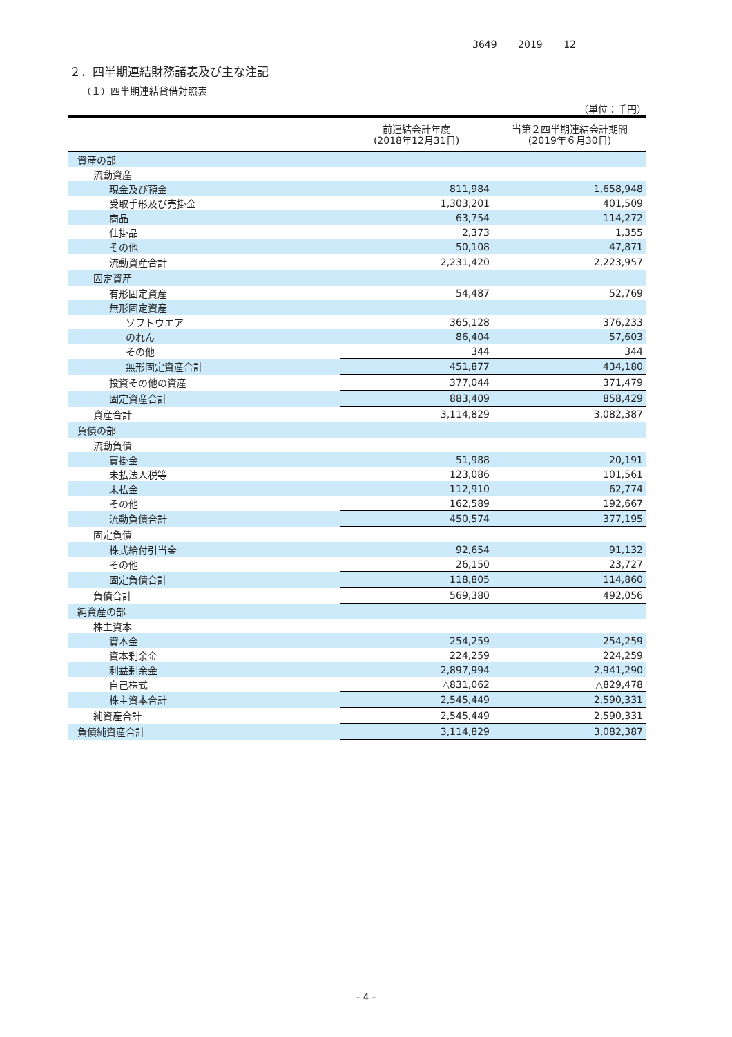3649 2019 12
２．四半期連結財務諸表及び主な注記
（１）四半期連結貸借対照表
（単位：千円）
| | 前連結会計年度 (2018年12月31日) | 当第２四半期連結会計期間 (2019年６月30日) |
| --- | --- | --- |
| 資産の部 | | |
| 流動資産 | | |
| 現金及び預金 | 811,984 | 1,658,948 |
| 受取手形及び売掛金 | 1,303,201 | 401,509 |
| 商品 | 63,754 | 114,272 |
| 仕掛品 | 2,373 | 1,355 |
| その他 | 50,108 | 47,871 |
| 流動資産合計 | 2,231,420 | 2,223,957 |
| 固定資産 | | |
| 有形固定資産 | 54,487 | 52,769 |
| 無形固定資産 | | |
| ソフトウエア | 365,128 | 376,233 |
| のれん | 86,404 | 57,603 |
| その他 | 344 | 344 |
| 無形固定資産合計 | 451,877 | 434,180 |
| 投資その他の資産 | 377,044 | 371,479 |
| 固定資産合計 | 883,409 | 858,429 |
| 資産合計 | 3,114,829 | 3,082,387 |
| 負債の部 | | |
| 流動負債 | | |
| 買掛金 | 51,988 | 20,191 |
| 未払法人税等 | 123,086 | 101,561 |
| 未払金 | 112,910 | 62,774 |
| その他 | 162,589 | 192,667 |
| 流動負債合計 | 450,574 | 377,195 |
| 固定負債 | | |
| 株式給付引当金 | 92,654 | 91,132 |
| その他 | 26,150 | 23,727 |
| 固定負債合計 | 118,805 | 114,860 |
| 負債合計 | 569,380 | 492,056 |
| 純資産の部 | | |
| 株主資本 | | |
| 資本金 | 254,259 | 254,259 |
| 資本剰余金 | 224,259 | 224,259 |
| 利益剰余金 | 2,897,994 | 2,941,290 |
| 自己株式 | △831,062 | △829,478 |
| 株主資本合計 | 2,545,449 | 2,590,331 |
| 純資産合計 | 2,545,449 | 2,590,331 |
| 負債純資産合計 | 3,114,829 | 3,082,387 |
- 4 -